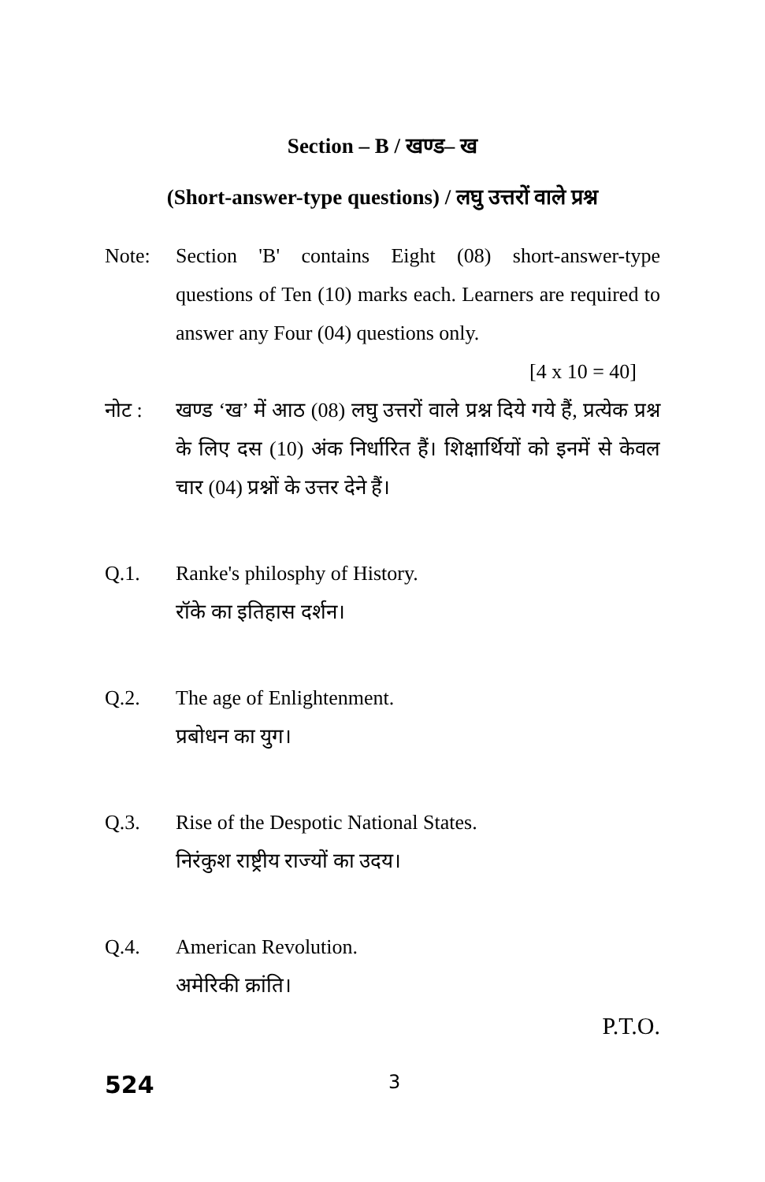Section – B / खण्ड– ख
(Short-answer-type questions) / लघु उत्तरों वाले प्रश्न
Note: Section 'B' contains Eight (08) short-answer-type questions of Ten (10) marks each. Learners are required to answer any Four (04) questions only.
[4 x 10 = 40]
नोट : खण्ड ‘ख’ में आठ (08) लघु उत्तरों वाले प्रश्न दिये गये हैं, प्रत्येक प्रश्न के लिए दस (10) अंक निर्धारित हैं। शिक्षार्थियों को इनमें से केवल चार (04) प्रश्नों के उत्तर देने हैं।
Q.1. Ranke's philosphy of History.
रॉके का इतिहास दर्शन।
Q.2. The age of Enlightenment.
प्रबोधन का युग।
Q.3. Rise of the Despotic National States.
निरंकुश राष्ट्रीय राज्यों का उदय।
Q.4. American Revolution.
अमेरिकी क्रांति।
P.T.O.
524 3